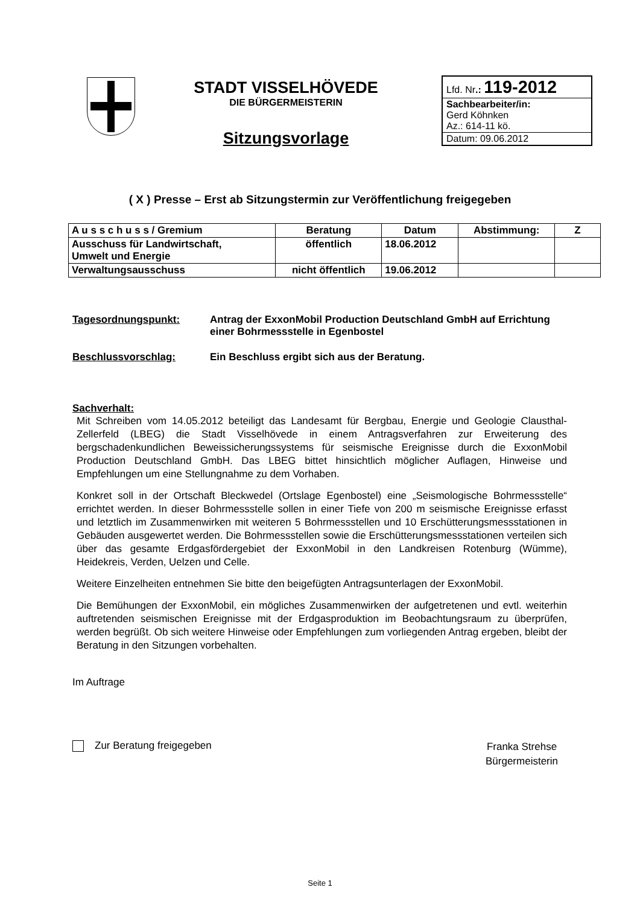STADT VISSELHÖVEDE
DIE BÜRGERMEISTERIN
Sitzungsvorlage
Lfd. Nr.: 119-2012
Sachbearbeiter/in:
Gerd Köhnken
Az.: 614-11 kö.
Datum: 09.06.2012
( X ) Presse – Erst ab Sitzungstermin zur Veröffentlichung freigegeben
| A u s s c h u s s / Gremium | Beratung | Datum | Abstimmung: | Z |
| --- | --- | --- | --- | --- |
| Ausschuss für Landwirtschaft, Umwelt und Energie | öffentlich | 18.06.2012 | | |
| Verwaltungsausschuss | nicht öffentlich | 19.06.2012 | | |
Tagesordnungspunkt: Antrag der ExxonMobil Production Deutschland GmbH auf Errichtung einer Bohrmessstelle in Egenbostel
Beschlussvorschlag: Ein Beschluss ergibt sich aus der Beratung.
Sachverhalt:
Mit Schreiben vom 14.05.2012 beteiligt das Landesamt für Bergbau, Energie und Geologie Clausthal-Zellerfeld (LBEG) die Stadt Visselhövede in einem Antragsverfahren zur Erweiterung des bergschadenkundlichen Beweissicherungssystems für seismische Ereignisse durch die ExxonMobil Production Deutschland GmbH. Das LBEG bittet hinsichtlich möglicher Auflagen, Hinweise und Empfehlungen um eine Stellungnahme zu dem Vorhaben.
Konkret soll in der Ortschaft Bleckwedel (Ortslage Egenbostel) eine „Seismologische Bohrmessstelle“ errichtet werden. In dieser Bohrmessstelle sollen in einer Tiefe von 200 m seismische Ereignisse erfasst und letztlich im Zusammenwirken mit weiteren 5 Bohrmessstellen und 10 Erschütterungsmessstationen in Gebäuden ausgewertet werden. Die Bohrmessstellen sowie die Erschütterungsmessstationen verteilen sich über das gesamte Erdgasfördergebiet der ExxonMobil in den Landkreisen Rotenburg (Wümme), Heidekreis, Verden, Uelzen und Celle.
Weitere Einzelheiten entnehmen Sie bitte den beigefügten Antragsunterlagen der ExxonMobil.
Die Bemühungen der ExxonMobil, ein mögliches Zusammenwirken der aufgetretenen und evtl. weiterhin auftretenden seismischen Ereignisse mit der Erdgasproduktion im Beobachtungsraum zu überprüfen, werden begrüßt. Ob sich weitere Hinweise oder Empfehlungen zum vorliegenden Antrag ergeben, bleibt der Beratung in den Sitzungen vorbehalten.
Im Auftrage
Zur Beratung freigegeben
Franka Strehse
Bürgermeisterin
Seite 1